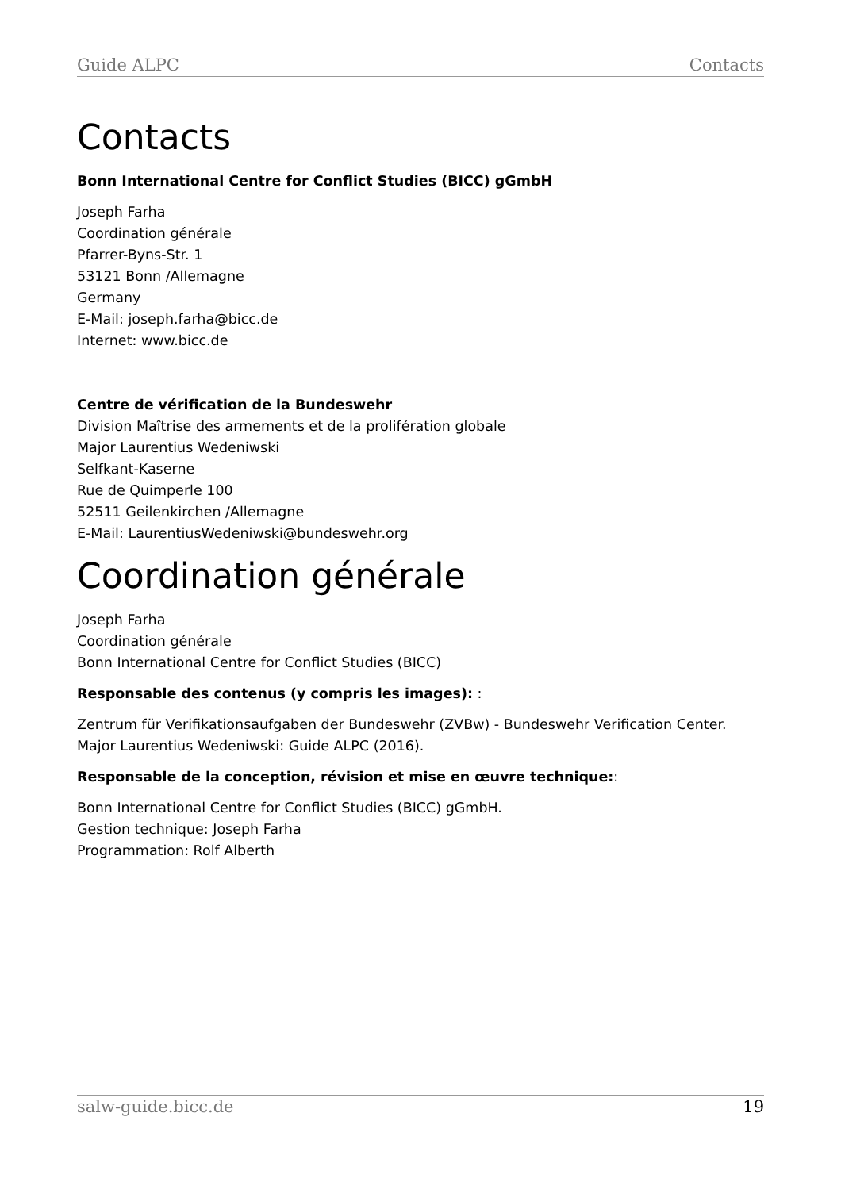Guide ALPC Contacts
Contacts
Bonn International Centre for Conflict Studies (BICC) gGmbH
Joseph Farha
Coordination générale
Pfarrer-Byns-Str. 1
53121 Bonn /Allemagne
Germany
E-Mail: joseph.farha@bicc.de
Internet: www.bicc.de
Centre de vérification de la Bundeswehr
Division Maîtrise des armements et de la prolifération globale
Major Laurentius Wedeniwski
Selfkant-Kaserne
Rue de Quimperle 100
52511 Geilenkirchen /Allemagne
E-Mail: LaurentiusWedeniwski@bundeswehr.org
Coordination générale
Joseph Farha
Coordination générale
Bonn International Centre for Conflict Studies (BICC)
Responsable des contenus (y compris les images): :
Zentrum für Verifikationsaufgaben der Bundeswehr (ZVBw) - Bundeswehr Verification Center.
Major Laurentius Wedeniwski: Guide ALPC (2016).
Responsable de la conception, révision et mise en œuvre technique::
Bonn International Centre for Conflict Studies (BICC) gGmbH.
Gestion technique: Joseph Farha
Programmation: Rolf Alberth
salw-guide.bicc.de 19